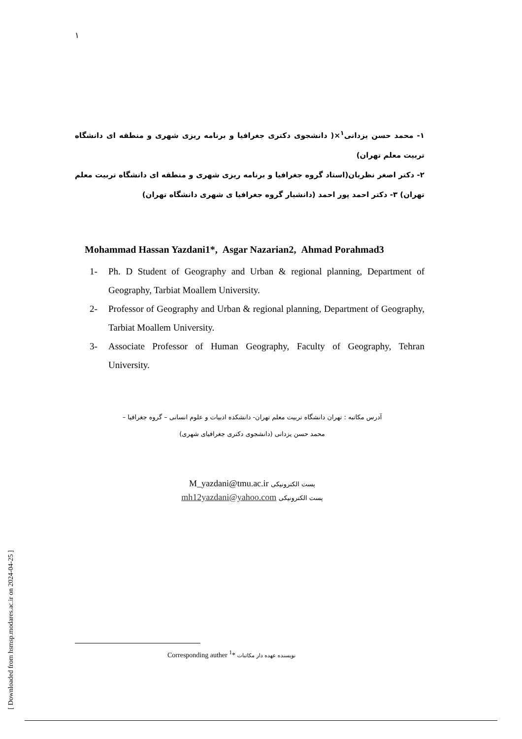۱
۱- محمد حسن یزدانی<sup>۱</sup>×( دانشجوی دکتری جغرافیا و برنامه ریزی شهری و منطقه ای دانشگاه تربیت معلم تهران)
۲- دکتر اصغر نظریان(استاد گروه جغرافیا و برنامه ریزی شهری و منطقه ای دانشگاه تربیت معلم تهران) ۳- دکتر احمد پور احمد (دانشیار گروه جغرافیا ی شهری دانشگاه تهران)
Mohammad Hassan Yazdani1*, Asgar Nazarian2, Ahmad Porahmad3
1- Ph. D Student of Geography and Urban & regional planning, Department of Geography, Tarbiat Moallem University.
2- Professor of Geography and Urban & regional planning, Department of Geography, Tarbiat Moallem University.
3- Associate Professor of Human Geography, Faculty of Geography, Tehran University.
آدرس مکاتبه : تهران دانشگاه تربیت معلم تهران- دانشکده ادبیات و علوم انسانی – گروه جغرافیا –
محمد حسن یزدانی (دانشجوی دکتری جغرافیای شهری)
M_yazdani@tmu.ac.ir پست الکترونیکی
mh12yazdani@yahoo.com پست الکترونیکی
[ Downloaded from hsmsp.modares.ac.ir on 2024-04-25 ]
Corresponding auther <sup>1</sup>* نویسنده عهده دار مکاتبات